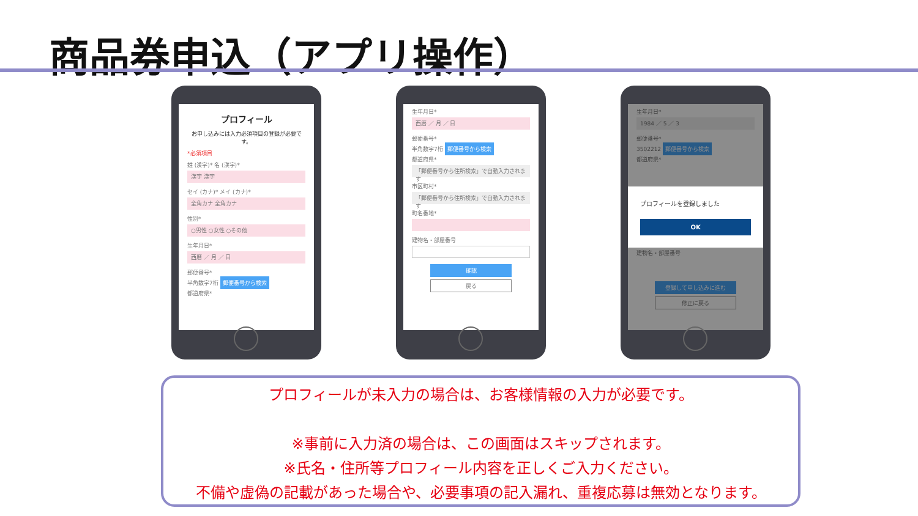商品券申込（アプリ操作）
プロフィール
お申し込みには入力必須項目の登録が必要です。
*必須項目
姓 (漢字)* 名 (漢字)*
漢字 漢字
セイ (カナ)* メイ (カナ)*
全角カナ 全角カナ
性別*
○男性 ○女性 ○その他
生年月日*
西暦 ／ 月 ／ 日
郵便番号*
半角数字7桁 郵便番号から検索
都道府県*
生年月日*
西暦 ／ 月 ／ 日
郵便番号*
半角数字7桁 郵便番号から検索
都道府県*
「郵便番号から住所検索」で自動入力されます
市区町村*
「郵便番号から住所検索」で自動入力されます
町名番地*
建物名・部屋番号
確認
戻る
生年月日*
1984 ／ 5 ／ 3
郵便番号*
3502212 郵便番号から検索
都道府県*
建物名・部屋番号
登録して申し込みに進む
修正に戻る
プロフィールを登録しました
OK
プロフィールが未入力の場合は、お客様情報の入力が必要です。
※事前に入力済の場合は、この画面はスキップされます。
※氏名・住所等プロフィール内容を正しくご入力ください。
不備や虚偽の記載があった場合や、必要事項の記入漏れ、重複応募は無効となります。